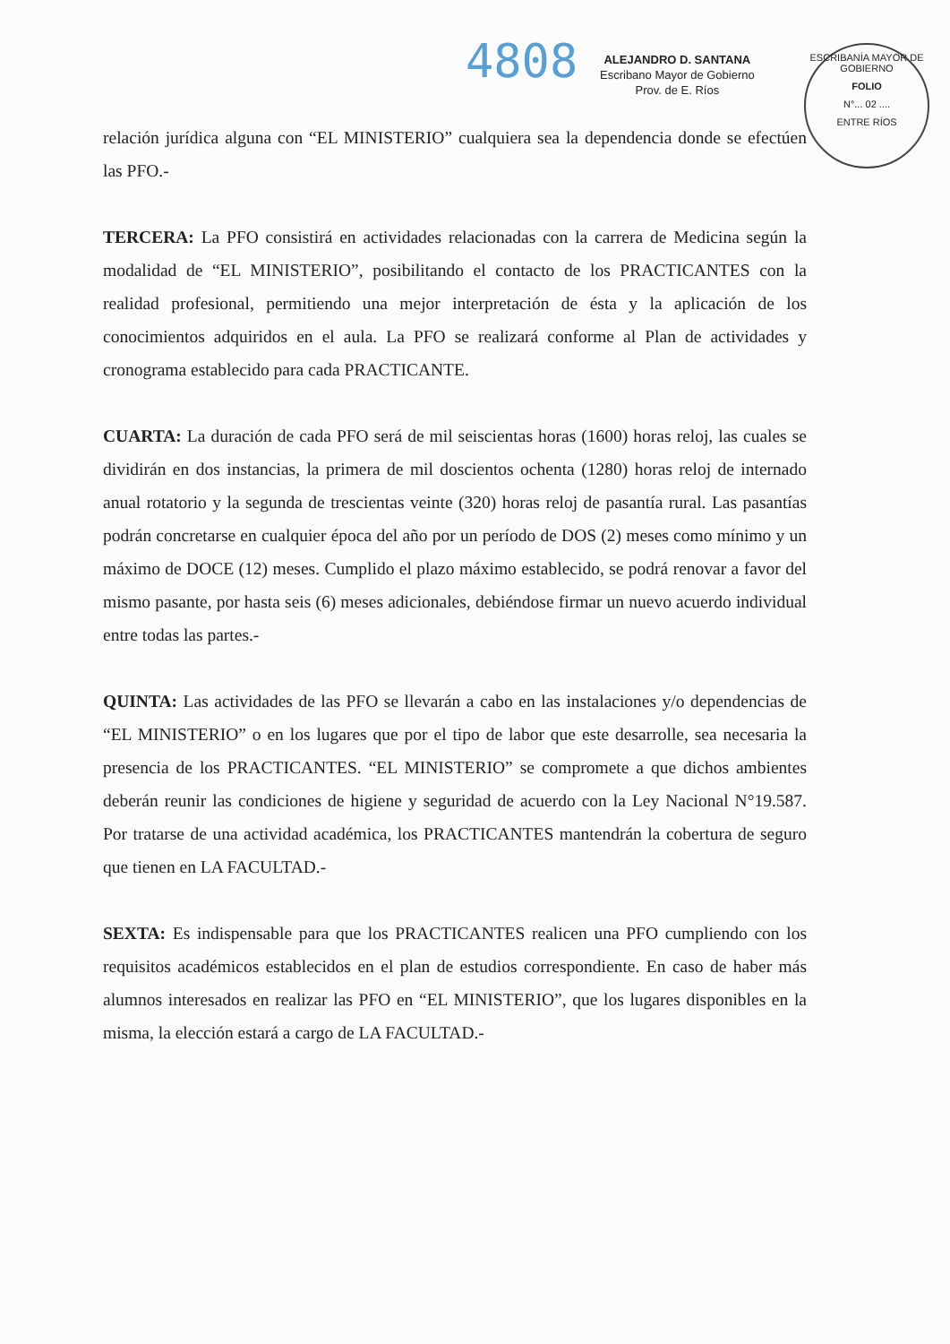4808
ALEJANDRO D. SANTANA
Escribano Mayor de Gobierno
Prov. de E. Ríos
ESCRIBANÍA MAYOR DE GOBIERNO
FOLIO
N°... 02 ....
ENTRE RÍOS
relación jurídica alguna con “EL MINISTERIO” cualquiera sea la dependencia donde se efectúen las PFO.-
TERCERA: La PFO consistirá en actividades relacionadas con la carrera de Medicina según la modalidad de “EL MINISTERIO”, posibilitando el contacto de los PRACTICANTES con la realidad profesional, permitiendo una mejor interpretación de ésta y la aplicación de los conocimientos adquiridos en el aula. La PFO se realizará conforme al Plan de actividades y cronograma establecido para cada PRACTICANTE.
CUARTA: La duración de cada PFO será de mil seiscientas horas (1600) horas reloj, las cuales se dividirán en dos instancias, la primera de mil doscientos ochenta (1280) horas reloj de internado anual rotatorio y la segunda de trescientas veinte (320) horas reloj de pasantía rural. Las pasantías podrán concretarse en cualquier época del año por un período de DOS (2) meses como mínimo y un máximo de DOCE (12) meses. Cumplido el plazo máximo establecido, se podrá renovar a favor del mismo pasante, por hasta seis (6) meses adicionales, debiéndose firmar un nuevo acuerdo individual entre todas las partes.-
QUINTA: Las actividades de las PFO se llevarán a cabo en las instalaciones y/o dependencias de “EL MINISTERIO” o en los lugares que por el tipo de labor que este desarrolle, sea necesaria la presencia de los PRACTICANTES. “EL MINISTERIO” se compromete a que dichos ambientes deberán reunir las condiciones de higiene y seguridad de acuerdo con la Ley Nacional N°19.587. Por tratarse de una actividad académica, los PRACTICANTES mantendrán la cobertura de seguro que tienen en LA FACULTAD.-
SEXTA: Es indispensable para que los PRACTICANTES realicen una PFO cumpliendo con los requisitos académicos establecidos en el plan de estudios correspondiente. En caso de haber más alumnos interesados en realizar las PFO en “EL MINISTERIO”, que los lugares disponibles en la misma, la elección estará a cargo de LA FACULTAD.-